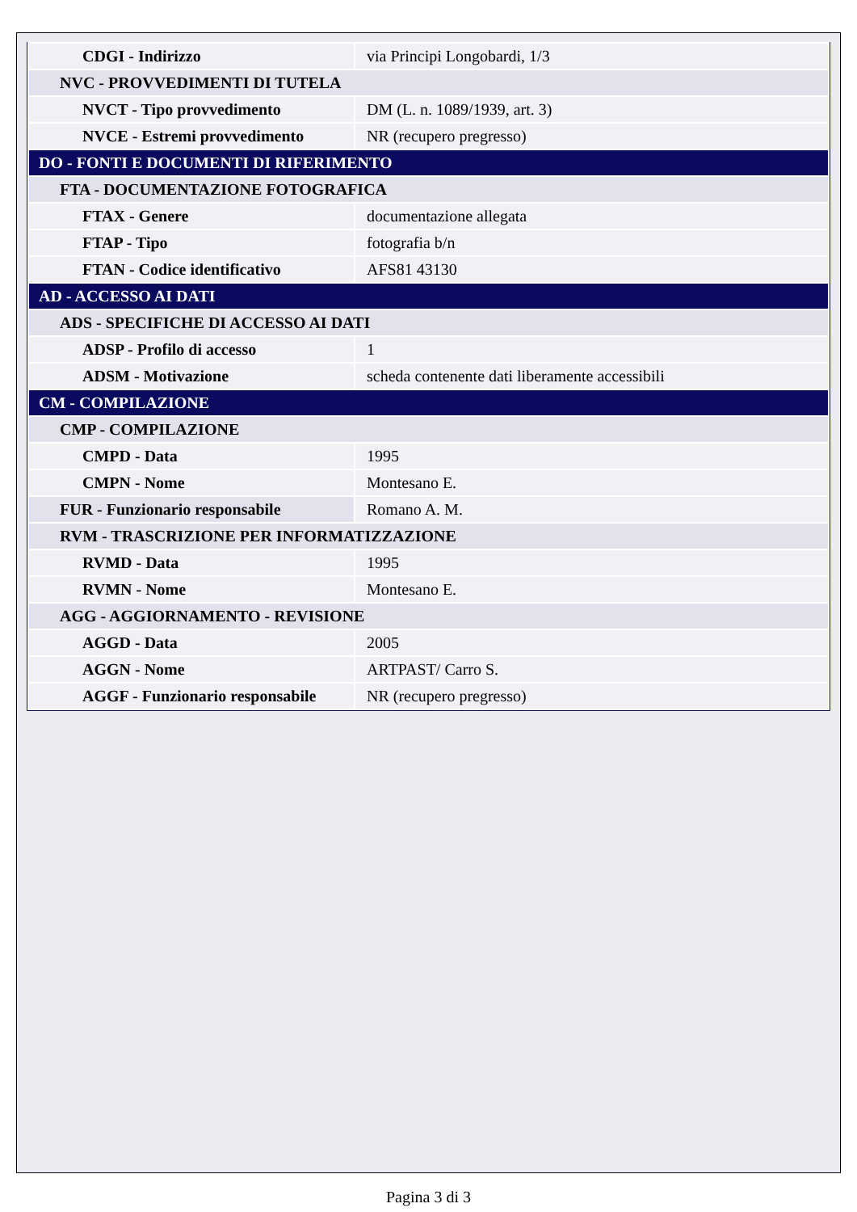| CDGI - Indirizzo | via Principi Longobardi, 1/3 |
| NVC - PROVVEDIMENTI DI TUTELA | |
| NVCT - Tipo provvedimento | DM (L. n. 1089/1939, art. 3) |
| NVCE - Estremi provvedimento | NR (recupero pregresso) |
| DO - FONTI E DOCUMENTI DI RIFERIMENTO | |
| FTA - DOCUMENTAZIONE FOTOGRAFICA | |
| FTAX - Genere | documentazione allegata |
| FTAP - Tipo | fotografia b/n |
| FTAN - Codice identificativo | AFS81 43130 |
| AD - ACCESSO AI DATI | |
| ADS - SPECIFICHE DI ACCESSO AI DATI | |
| ADSP - Profilo di accesso | 1 |
| ADSM - Motivazione | scheda contenente dati liberamente accessibili |
| CM - COMPILAZIONE | |
| CMP - COMPILAZIONE | |
| CMPD - Data | 1995 |
| CMPN - Nome | Montesano E. |
| FUR - Funzionario responsabile | Romano A. M. |
| RVM - TRASCRIZIONE PER INFORMATIZZAZIONE | |
| RVMD - Data | 1995 |
| RVMN - Nome | Montesano E. |
| AGG - AGGIORNAMENTO - REVISIONE | |
| AGGD - Data | 2005 |
| AGGN - Nome | ARTPAST/ Carro S. |
| AGGF - Funzionario responsabile | NR (recupero pregresso) |
Pagina 3 di 3